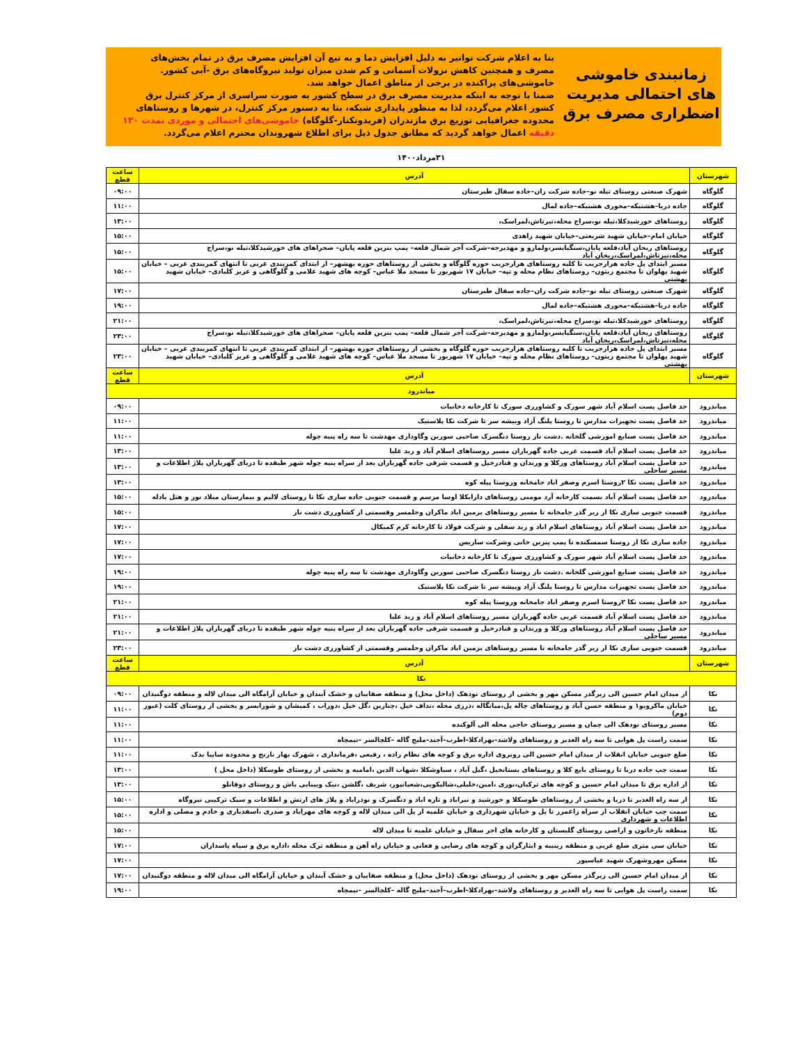زمانبندی خاموشی های احتمالی مدیریت اضطراری مصرف برق
بنا به اعلام شرکت توانیر به دلیل افزایش دما و به تبع آن افزایش مصرف برق در تمام بخش‌های مصرف و همچنین کاهش نزولات آسمانی و کم شدن میزان تولید نیروگاه‌های برق -آبی کشور. خاموشی‌های پراکنده در برخی از مناطق اعمال خواهد شد.
ضمنا با توجه به اینکه مدیریت مصرف برق در سطح کشور به صورت سراسری از مرکز کنترل برق کشور اعلام می‌گردد، لذا به منظور پایداری شبکه، بنا به دستور مرکز کنترل، در شهرها و روستاهای محدوده جغرافیایی توزیع برق مازندران (فریدونکنار-گلوگاه) خاموشی‌های احتمالی و موردی بمدت ۱۲۰ دقیقه اعمال خواهد گردید که مطابق جدول ذیل برای اطلاع شهروندان محترم اعلام می‌گردد.
۳۱مرداد۱۴۰۰
| شهرستان | آدرس | ساعت قطع |
| --- | --- | --- |
| گلوگاه | شهرک صنعتی روستای تیله نو–جاده شرکت ران–جاده سفال طبرستان | ۰۹:۰۰ |
| گلوگاه | جاده دریا–هشتیکه–محوری هشتیکه–جاده لمال | ۱۱:۰۰ |
| گلوگاه | روستاهای خورشیدکلا،تیله نو،سراج محله،تیرتاش،لمراسک، | ۱۳:۰۰ |
| گلوگاه | خیابان امام–خیابان شهید شریعتی–خیابان شهید زاهدی | ۱۵:۰۰ |
| گلوگاه | روستاهای ریحان آباد،قلعه پایان،سنگیابسر،ولمازو و مهدیرجه–شرکت آجر شمال قلعه– پمپ بنزین قلعه پایان– صحراهای های خورشیدکلا،تیله نو،سراج محله،تیزتاش،لمراسک،ریحان آباد | ۱۵:۰۰ |
| گلوگاه | مسیر ابتدای پل جاده هزارجریب تا کلیه روستاهای هزارجریب حوزه گلوگاه و بخشی از روستاهای حوزه بهشهر– از ابتدای کمربندی غربی تا انتهای کمربندی غربی – خیابان شهید پهلوان تا مجتمع زیتون– روستاهای نظام محله و تپه– خیابان ۱۷ شهریور تا مسجد ملا عباس– کوچه های شهید غلامی و گلوگاهی و عزیز کلبادی– خیابان شهید بهشتی | ۱۵:۰۰ |
| گلوگاه | شهرک صنعتی روستای تیله نو–جاده شرکت ران–جاده سفال طبرستان | ۱۷:۰۰ |
| گلوگاه | جاده دریا–هشتیکه–محوری هشتیکه–جاده لمال | ۱۹:۰۰ |
| گلوگاه | روستاهای خورشیدکلا،تیله نو،سراج محله،تیرتاش،لمراسک، | ۲۱:۰۰ |
| گلوگاه | روستاهای ریحان آباد،قلعه پایان،سنگیابسر،ولمازو و مهدیرجه–شرکت آجر شمال قلعه– پمپ بنزین قلعه پایان– صحراهای های خورشیدکلا،تیله نو،سراج محله،تیزتاش،لمراسک،ریحان آباد | ۲۳:۰۰ |
| گلوگاه | مسیر ابتدای پل جاده هزارجریب تا کلیه روستاهای هزارجریب حوزه گلوگاه و بخشی از روستاهای حوزه بهشهر– از ابتدای کمربندی غربی تا انتهای کمربندی غربی – خیابان شهید پهلوان تا مجتمع زیتون– روستاهای نظام محله و تپه– خیابان ۱۷ شهریور تا مسجد ملا عباس– کوچه های شهید غلامی و گلوگاهی و عزیز کلبادی– خیابان شهید بهشتی | ۲۳:۰۰ |
| شهرستان | آدرس | ساعت قطع |
| میاندرود | | |
| میاندرود | حد فاصل پست اسلام آباد شهر سورک و کشاورزی سورک تا کارخانه دخانیات | ۰۹:۰۰ |
| میاندرود | حد فاصل پست تجهیزات مدارس تا روستا پلنگ آزاد وبیشه سر تا شرکت نکا پلاستیک | ۱۱:۰۰ |
| میاندرود | حد فاصل پست صنایع اموزشی گلخانه .دشت ناز روستا دنگسرک صاحبی سورین وگاوداری مهدشت تا سه راه پنبه چوله | ۱۱:۰۰ |
| میاندرود | حد فاصل پست اسلام آباد قسمت غربی جاده گهرباران مسیر روستاهای اسلام آباد و زید علیا | ۱۳:۰۰ |
| میاندرود | حد فاصل پست اسلام آباد روستاهای ورکلا و ورندان و قنادرخیل و قسمت شرقی جاده گهرباران بعد از سراه پنبه چوله شهر طبقده تا دریای گهرباران پلاژ اطلاعات و مسیر ساحلی | ۱۳:۰۰ |
| میاندرود | حد فاصل پست نکا ۲روستا اسرم وصفر اباد جامخانه وروستا پیله کوه | ۱۳:۰۰ |
| میاندرود | حد فاصل پست اسلام آباد بسمت کارخانه آرد مومنی روستاهای دارابکلا اوسا مرسم و قسمت جنوبی جاده ساری نکا تا روستای لالیم و بیمارستان میلاد نور و هتل بادله | ۱۵:۰۰ |
| میاندرود | قسمت جنوبی ساری نکا از زیر گذر جامخانه تا مسیر روستاهای بزمین اباد ماکران وحلمسر وقسمتی از کشاورزی دشت ناز | ۱۵:۰۰ |
| میاندرود | حد فاصل پست اسلام آباد روستاهای اسلام اباد و زید سفلی و شرکت فولاد تا کارخانه کرم کمیکال | ۱۷:۰۰ |
| میاندرود | جاده ساری نکا از روستا سمسکنده تا پمپ پنزین خانی وشرکت ساریس | ۱۷:۰۰ |
| میاندرود | حد فاصل پست اسلام آباد شهر سورک و کشاورزی سورک تا کارخانه دخانیات | ۱۷:۰۰ |
| میاندرود | حد فاصل پست صنایع اموزشی گلخانه .دشت ناز روستا دنگسرک صاحبی سورین وگاوداری مهدشت تا سه راه پنبه چوله | ۱۹:۰۰ |
| میاندرود | حد فاصل پست تجهیزات مدارس تا روستا پلنگ آزاد وبیشه سر تا شرکت نکا پلاستیک | ۱۹:۰۰ |
| میاندرود | حد فاصل پست نکا ۲روستا اسرم وصفر اباد جامخانه وروستا پیله کوه | ۲۱:۰۰ |
| میاندرود | حد فاصل پست اسلام آباد قسمت غربی جاده گهرباران مسیر روستاهای اسلام آباد و زید علیا | ۲۱:۰۰ |
| میاندرود | حد فاصل پست اسلام آباد روستاهای ورکلا و ورندان و قنادرخیل و قسمت شرقی جاده گهرباران بعد از سراه پنبه چوله شهر طبقده تا دریای گهرباران پلاژ اطلاعات و مسیر ساحلی | ۲۱:۰۰ |
| میاندرود | قسمت جنوبی ساری نکا از زیر گذر جامخانه تا مسیر روستاهای بزمین اباد ماکران وحلمسر وقسمتی از کشاورزی دشت ناز | ۲۳:۰۰ |
| شهرستان | آدرس | ساعت قطع |
| نکا | | |
| نکا | از میدان امام حسین الی زیرگذر مسکن مهر و بخشی از روستای نودهک (داخل محل) و منطقه صفاییان و خشک آبندان و خیابان آرامگاه الی میدان لاله و منطقه دوگنبدان | ۰۹:۰۰ |
| نکا | خیابان ماکرویو۱ و منطقه حسن آباد و روستاهای چاله پل،میانگاله ،درزی محله ،نداف خیل ،چناربن ،گل خیل ،دوراب ، کمیشان و شورابسر و بخشی از روستای کلت (عبور دوم) | ۱۱:۰۰ |
| نکا | مسیر روستای نودهک الی چمان و مسیر روستای حاجی محله الی آلوکنده | ۱۱:۰۰ |
| نکا | سمت راست پل هوایی تا سه راه الغدیر و روستاهای ولاشد–بهزادکلا–اطرب–آجند–ملیج گاله –کلچالسر –نیمچاه | ۱۱:۰۰ |
| نکا | ضلع جنوبی خیابان انقلاب از میدان امام حسین الی روبروی اداره برق و کوچه های نظام زاده ، رفیعی ،فرمانداری ، شهرک بهار نارنج و محدوده ساپیا یدک | ۱۱:۰۰ |
| نکا | سمت چپ جاده دریا تا روستای بایع کلا و روستاهای بستانخیل ،گیل آباد ، سیاوشکلا ،شهاب الدین ،امامیه و بخشی از روستای طوسکلا (داخل محل ) | ۱۳:۰۰ |
| نکا | از اداره برق تا میدان امام حسین و کوچه های ترکیان،نوری ،امین،خلیلی،شالیکوبی،شعبانپور، شریف ،گلشن ،نیک وبینایی باش و روستای دوقانلو | ۱۳:۰۰ |
| نکا | از سه راه الغدیر تا دریا و بخشی از روستاهای طوسکلا و خورشید و نیراباد و تازه اباد و دنگسرک و نوذراباد و پلاژ های ارتش و اطلاعات و سیک ترکیبی نیروگاه | ۱۵:۰۰ |
| نکا | سمت چپ خیابان انقلاب از سراه زاغمرز تا پل و خیابان شهرداری و خیابان علمیه از پل الی میدان لاله و کوچه های مهراباد و صدری ،اسفدیاری و خادم و مصلی و اداره اطلاعات و شهرداری | ۱۵:۰۰ |
| نکا | منطقه نازخاتون و اراضی روستای گلبستان و کارخانه های اجر سفال و خیابان علمیه تا میدان لاله | ۱۵:۰۰ |
| نکا | خیابان سی متری ضلع غربی و منطقه زینبیه و ایثارگران و کوچه های رضایی و فغانی و خیابان راه آهن و منطقه ترک محله ،اداره برق و سپاه پاسداران | ۱۷:۰۰ |
| نکا | مسکن مهروشهرک شهید عباسپور | ۱۷:۰۰ |
| نکا | از میدان امام حسین الی زیرگذر مسکن مهر و بخشی از روستای نودهک (داخل محل) و منطقه صفاییان و خشک آبندان و خیابان آرامگاه الی میدان لاله و منطقه دوگنبدان | ۱۷:۰۰ |
| نکا | سمت راست پل هوایی تا سه راه الغدیر و روستاهای ولاشد–بهزادکلا–اطرب–آجند–ملیج گاله –کلچالسر –نیمچاه | ۱۹:۰۰ |